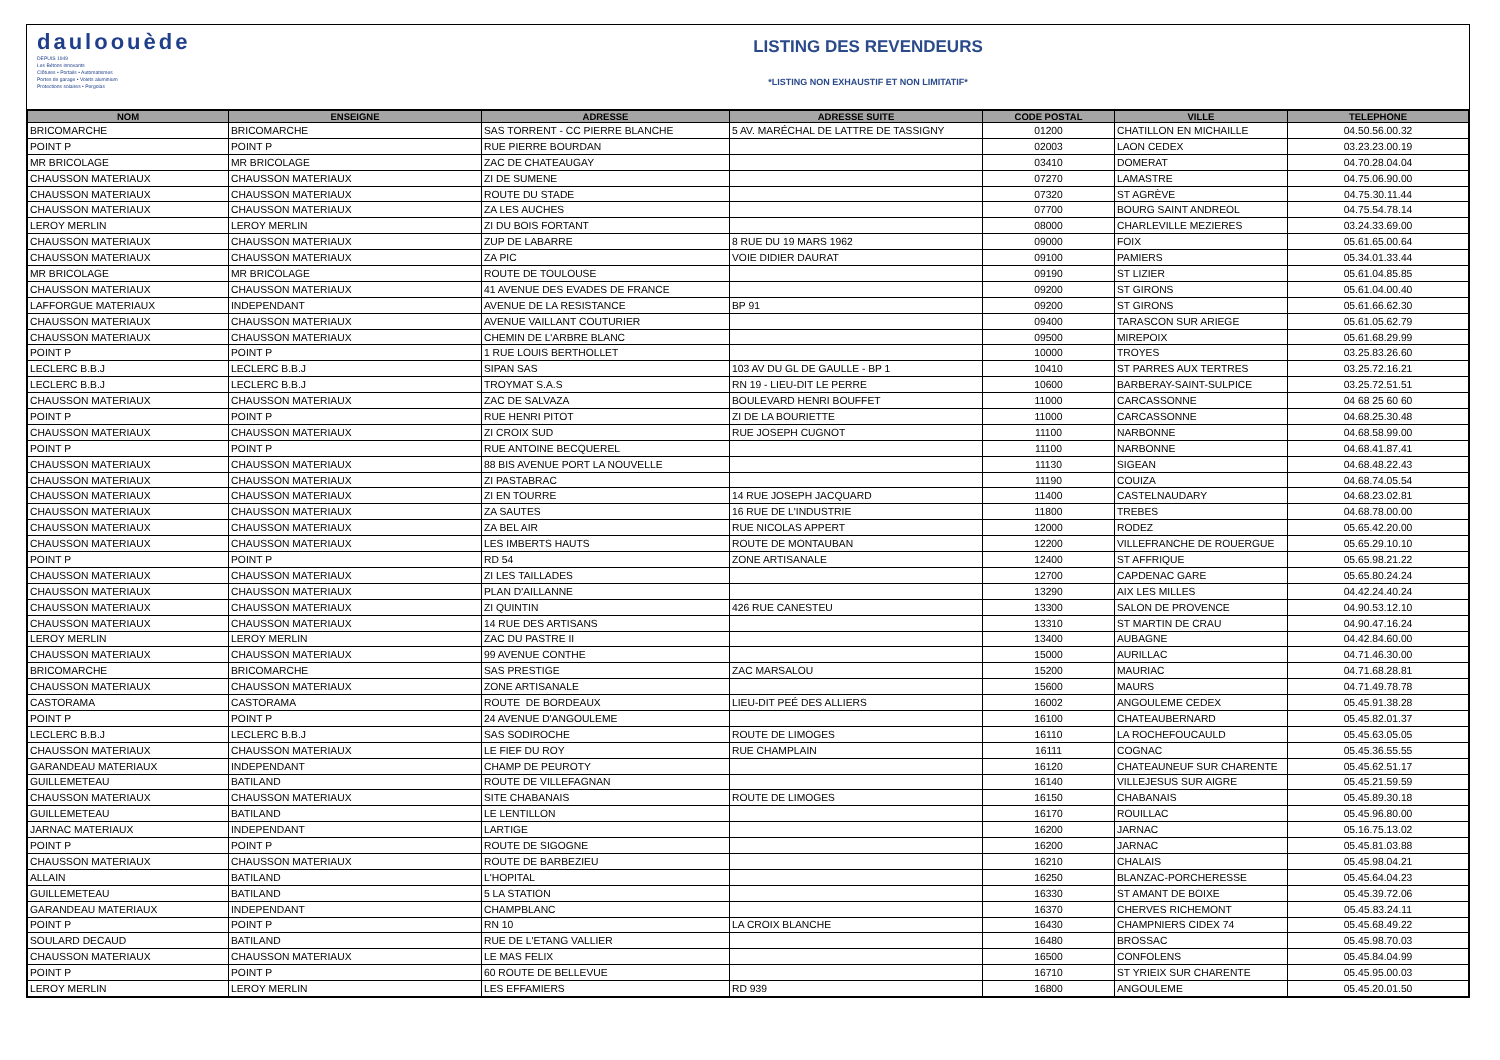dauloouède
DEPUIS 1949
Les Bétons innovants
Clôtures • Portails • Automatismes
Portes de garage • Volets aluminium
Protections solaires • Pergolas
LISTING DES REVENDEURS
*LISTING NON EXHAUSTIF ET NON LIMITATIF*
| NOM | ENSEIGNE | ADRESSE | ADRESSE SUITE | CODE POSTAL | VILLE | TELEPHONE |
| --- | --- | --- | --- | --- | --- | --- |
| BRICOMARCHE | BRICOMARCHE | SAS TORRENT - CC PIERRE BLANCHE | 5 AV. MARÉCHAL DE LATTRE DE TASSIGNY | 01200 | CHATILLON EN MICHAILLE | 04.50.56.00.32 |
| POINT P | POINT P | RUE PIERRE BOURDAN | | 02003 | LAON CEDEX | 03.23.23.00.19 |
| MR BRICOLAGE | MR BRICOLAGE | ZAC DE CHATEAUGAY | | 03410 | DOMERAT | 04.70.28.04.04 |
| CHAUSSON MATERIAUX | CHAUSSON MATERIAUX | ZI DE SUMENE | | 07270 | LAMASTRE | 04.75.06.90.00 |
| CHAUSSON MATERIAUX | CHAUSSON MATERIAUX | ROUTE DU STADE | | 07320 | ST AGRÈVE | 04.75.30.11.44 |
| CHAUSSON MATERIAUX | CHAUSSON MATERIAUX | ZA LES AUCHES | | 07700 | BOURG SAINT ANDREOL | 04.75.54.78.14 |
| LEROY MERLIN | LEROY MERLIN | ZI DU BOIS FORTANT | | 08000 | CHARLEVILLE MEZIERES | 03.24.33.69.00 |
| CHAUSSON MATERIAUX | CHAUSSON MATERIAUX | ZUP DE LABARRE | 8 RUE DU 19 MARS 1962 | 09000 | FOIX | 05.61.65.00.64 |
| CHAUSSON MATERIAUX | CHAUSSON MATERIAUX | ZA PIC | VOIE DIDIER DAURAT | 09100 | PAMIERS | 05.34.01.33.44 |
| MR BRICOLAGE | MR BRICOLAGE | ROUTE DE TOULOUSE | | 09190 | ST LIZIER | 05.61.04.85.85 |
| CHAUSSON MATERIAUX | CHAUSSON MATERIAUX | 41 AVENUE DES EVADES DE FRANCE | | 09200 | ST GIRONS | 05.61.04.00.40 |
| LAFFORGUE MATERIAUX | INDEPENDANT | AVENUE DE LA RESISTANCE | BP 91 | 09200 | ST GIRONS | 05.61.66.62.30 |
| CHAUSSON MATERIAUX | CHAUSSON MATERIAUX | AVENUE VAILLANT COUTURIER | | 09400 | TARASCON SUR ARIEGE | 05.61.05.62.79 |
| CHAUSSON MATERIAUX | CHAUSSON MATERIAUX | CHEMIN DE L'ARBRE BLANC | | 09500 | MIREPOIX | 05.61.68.29.99 |
| POINT P | POINT P | 1 RUE LOUIS BERTHOLLET | | 10000 | TROYES | 03.25.83.26.60 |
| LECLERC B.B.J | LECLERC B.B.J | SIPAN SAS | 103 AV DU GL DE GAULLE - BP 1 | 10410 | ST PARRES AUX TERTRES | 03.25.72.16.21 |
| LECLERC B.B.J | LECLERC B.B.J | TROYMAT S.A.S | RN 19 - LIEU-DIT LE PERRE | 10600 | BARBERAY-SAINT-SULPICE | 03.25.72.51.51 |
| CHAUSSON MATERIAUX | CHAUSSON MATERIAUX | ZAC DE SALVAZA | BOULEVARD HENRI BOUFFET | 11000 | CARCASSONNE | 04 68 25 60 60 |
| POINT P | POINT P | RUE HENRI PITOT | ZI DE LA BOURIETTE | 11000 | CARCASSONNE | 04.68.25.30.48 |
| CHAUSSON MATERIAUX | CHAUSSON MATERIAUX | ZI CROIX SUD | RUE JOSEPH CUGNOT | 11100 | NARBONNE | 04.68.58.99.00 |
| POINT P | POINT P | RUE ANTOINE BECQUEREL | | 11100 | NARBONNE | 04.68.41.87.41 |
| CHAUSSON MATERIAUX | CHAUSSON MATERIAUX | 88 BIS AVENUE PORT LA NOUVELLE | | 11130 | SIGEAN | 04.68.48.22.43 |
| CHAUSSON MATERIAUX | CHAUSSON MATERIAUX | ZI PASTABRAC | | 11190 | COUIZA | 04.68.74.05.54 |
| CHAUSSON MATERIAUX | CHAUSSON MATERIAUX | ZI EN TOURRE | 14 RUE JOSEPH JACQUARD | 11400 | CASTELNAUDARY | 04.68.23.02.81 |
| CHAUSSON MATERIAUX | CHAUSSON MATERIAUX | ZA SAUTES | 16 RUE DE L'INDUSTRIE | 11800 | TREBES | 04.68.78.00.00 |
| CHAUSSON MATERIAUX | CHAUSSON MATERIAUX | ZA BEL AIR | RUE NICOLAS APPERT | 12000 | RODEZ | 05.65.42.20.00 |
| CHAUSSON MATERIAUX | CHAUSSON MATERIAUX | LES IMBERTS HAUTS | ROUTE DE MONTAUBAN | 12200 | VILLEFRANCHE DE ROUERGUE | 05.65.29.10.10 |
| POINT P | POINT P | RD 54 | ZONE ARTISANALE | 12400 | ST AFFRIQUE | 05.65.98.21.22 |
| CHAUSSON MATERIAUX | CHAUSSON MATERIAUX | ZI LES TAILLADES | | 12700 | CAPDENAC GARE | 05.65.80.24.24 |
| CHAUSSON MATERIAUX | CHAUSSON MATERIAUX | PLAN D'AILLANNE | | 13290 | AIX LES MILLES | 04.42.24.40.24 |
| CHAUSSON MATERIAUX | CHAUSSON MATERIAUX | ZI QUINTIN | 426 RUE CANESTEU | 13300 | SALON DE PROVENCE | 04.90.53.12.10 |
| CHAUSSON MATERIAUX | CHAUSSON MATERIAUX | 14 RUE DES ARTISANS | | 13310 | ST MARTIN DE CRAU | 04.90.47.16.24 |
| LEROY MERLIN | LEROY MERLIN | ZAC DU PASTRE II | | 13400 | AUBAGNE | 04.42.84.60.00 |
| CHAUSSON MATERIAUX | CHAUSSON MATERIAUX | 99 AVENUE CONTHE | | 15000 | AURILLAC | 04.71.46.30.00 |
| BRICOMARCHE | BRICOMARCHE | SAS PRESTIGE | ZAC MARSALOU | 15200 | MAURIAC | 04.71.68.28.81 |
| CHAUSSON MATERIAUX | CHAUSSON MATERIAUX | ZONE ARTISANALE | | 15600 | MAURS | 04.71.49.78.78 |
| CASTORAMA | CASTORAMA | ROUTE DE BORDEAUX | LIEU-DIT PEÉ DES ALLIERS | 16002 | ANGOULEME CEDEX | 05.45.91.38.28 |
| POINT P | POINT P | 24 AVENUE D'ANGOULEME | | 16100 | CHATEAUBERNARD | 05.45.82.01.37 |
| LECLERC B.B.J | LECLERC B.B.J | SAS SODIROCHE | ROUTE DE LIMOGES | 16110 | LA ROCHEFOUCAULD | 05.45.63.05.05 |
| CHAUSSON MATERIAUX | CHAUSSON MATERIAUX | LE FIEF DU ROY | RUE CHAMPLAIN | 16111 | COGNAC | 05.45.36.55.55 |
| GARANDEAU MATERIAUX | INDEPENDANT | CHAMP DE PEUROTY | | 16120 | CHATEAUNEUF SUR CHARENTE | 05.45.62.51.17 |
| GUILLEMETEAU | BATILAND | ROUTE DE VILLEFAGNAN | | 16140 | VILLEJESUS SUR AIGRE | 05.45.21.59.59 |
| CHAUSSON MATERIAUX | CHAUSSON MATERIAUX | SITE CHABANAIS | ROUTE DE LIMOGES | 16150 | CHABANAIS | 05.45.89.30.18 |
| GUILLEMETEAU | BATILAND | LE LENTILLON | | 16170 | ROUILLAC | 05.45.96.80.00 |
| JARNAC MATERIAUX | INDEPENDANT | LARTIGE | | 16200 | JARNAC | 05.16.75.13.02 |
| POINT P | POINT P | ROUTE DE SIGOGNE | | 16200 | JARNAC | 05.45.81.03.88 |
| CHAUSSON MATERIAUX | CHAUSSON MATERIAUX | ROUTE DE BARBEZIEU | | 16210 | CHALAIS | 05.45.98.04.21 |
| ALLAIN | BATILAND | L'HOPITAL | | 16250 | BLANZAC-PORCHERESSE | 05.45.64.04.23 |
| GUILLEMETEAU | BATILAND | 5 LA STATION | | 16330 | ST AMANT DE BOIXE | 05.45.39.72.06 |
| GARANDEAU MATERIAUX | INDEPENDANT | CHAMPBLANC | | 16370 | CHERVES RICHEMONT | 05.45.83.24.11 |
| POINT P | POINT P | RN 10 | LA CROIX BLANCHE | 16430 | CHAMPNIERS CIDEX 74 | 05.45.68.49.22 |
| SOULARD DECAUD | BATILAND | RUE DE L'ETANG VALLIER | | 16480 | BROSSAC | 05.45.98.70.03 |
| CHAUSSON MATERIAUX | CHAUSSON MATERIAUX | LE MAS FELIX | | 16500 | CONFOLENS | 05.45.84.04.99 |
| POINT P | POINT P | 60 ROUTE DE BELLEVUE | | 16710 | ST YRIEIX SUR CHARENTE | 05.45.95.00.03 |
| LEROY MERLIN | LEROY MERLIN | LES EFFAMIERS | RD 939 | 16800 | ANGOULEME | 05.45.20.01.50 |